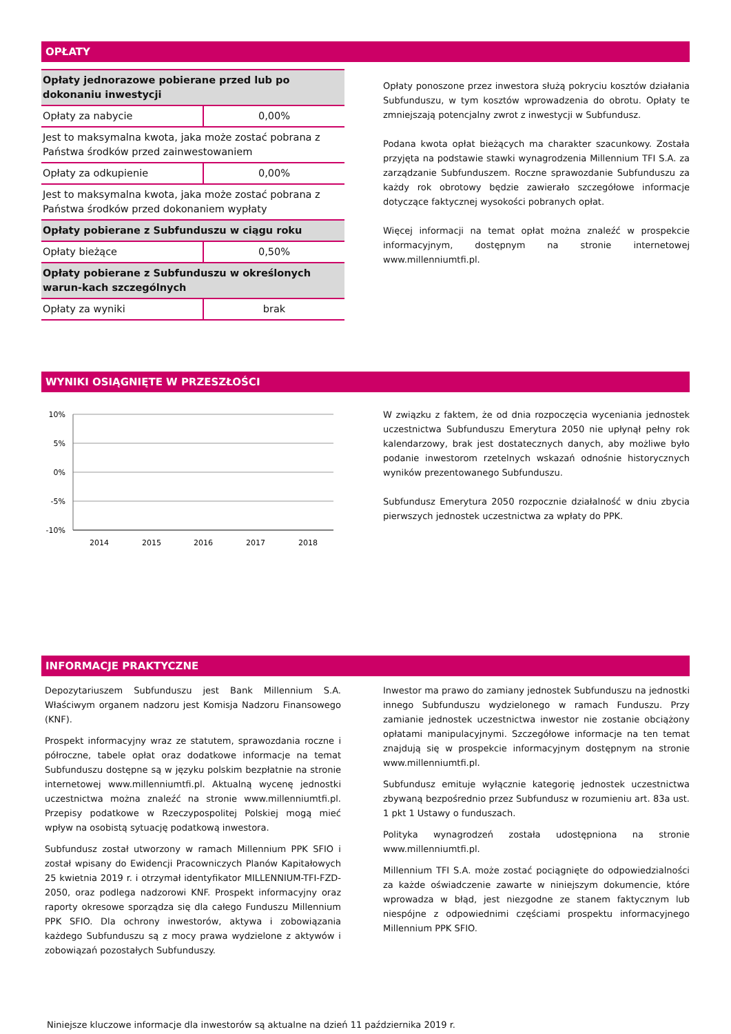OPŁATY
| Opłaty jednorazowe pobierane przed lub po dokonaniu inwestycji | |
| Opłaty za nabycie | 0,00% |
| Jest to maksymalna kwota, jaka może zostać pobrana z Państwa środków przed zainwestowaniem | |
| Opłaty za odkupienie | 0,00% |
| Jest to maksymalna kwota, jaka może zostać pobrana z Państwa środków przed dokonaniem wypłaty | |
| Opłaty pobierane z Subfunduszu w ciągu roku | |
| Opłaty bieżące | 0,50% |
| Opłaty pobierane z Subfunduszu w określonych warun-kach szczególnych | |
| Opłaty za wyniki | brak |
Opłaty ponoszone przez inwestora służą pokryciu kosztów działania Subfunduszu, w tym kosztów wprowadzenia do obrotu. Opłaty te zmniejszają potencjalny zwrot z inwestycji w Subfundusz.
Podana kwota opłat bieżących ma charakter szacunkowy. Została przyjęta na podstawie stawki wynagrodzenia Millennium TFI S.A. za zarządzanie Subfunduszem. Roczne sprawozdanie Subfunduszu za każdy rok obrotowy będzie zawierało szczegółowe informacje dotyczące faktycznej wysokości pobranych opłat.
Więcej informacji na temat opłat można znaleźć w prospekcie informacyjnym, dostępnym na stronie internetowej www.millenniumtfi.pl.
WYNIKI OSIĄGNIĘTE W PRZESZŁOŚCI
10%
5%
0%
-5%
-10%
2014
2015
2016
2017
2018
W związku z faktem, że od dnia rozpoczęcia wyceniania jednostek uczestnictwa Subfunduszu Emerytura 2050 nie upłynął pełny rok kalendarzowy, brak jest dostatecznych danych, aby możliwe było podanie inwestorom rzetelnych wskazań odnośnie historycznych wyników prezentowanego Subfunduszu.
Subfundusz Emerytura 2050 rozpocznie działalność w dniu zbycia pierwszych jednostek uczestnictwa za wpłaty do PPK.
INFORMACJE PRAKTYCZNE
Depozytariuszem Subfunduszu jest Bank Millennium S.A. Właściwym organem nadzoru jest Komisja Nadzoru Finansowego (KNF).
Prospekt informacyjny wraz ze statutem, sprawozdania roczne i półroczne, tabele opłat oraz dodatkowe informacje na temat Subfunduszu dostępne są w języku polskim bezpłatnie na stronie internetowej www.millenniumtfi.pl. Aktualną wycenę jednostki uczestnictwa można znaleźć na stronie www.millenniumtfi.pl. Przepisy podatkowe w Rzeczypospolitej Polskiej mogą mieć wpływ na osobistą sytuację podatkową inwestora.
Subfundusz został utworzony w ramach Millennium PPK SFIO i został wpisany do Ewidencji Pracowniczych Planów Kapitałowych 25 kwietnia 2019 r. i otrzymał identyfikator MILLENNIUM-TFI-FZD-2050, oraz podlega nadzorowi KNF. Prospekt informacyjny oraz raporty okresowe sporządza się dla całego Funduszu Millennium PPK SFIO. Dla ochrony inwestorów, aktywa i zobowiązania każdego Subfunduszu są z mocy prawa wydzielone z aktywów i zobowiązań pozostałych Subfunduszy.
Inwestor ma prawo do zamiany jednostek Subfunduszu na jednostki innego Subfunduszu wydzielonego w ramach Funduszu. Przy zamianie jednostek uczestnictwa inwestor nie zostanie obciążony opłatami manipulacyjnymi. Szczegółowe informacje na ten temat znajdują się w prospekcie informacyjnym dostępnym na stronie www.millenniumtfi.pl.
Subfundusz emituje wyłącznie kategorię jednostek uczestnictwa zbywaną bezpośrednio przez Subfundusz w rozumieniu art. 83a ust. 1 pkt 1 Ustawy o funduszach.
Polityka wynagrodzeń została udostępniona na stronie www.millenniumtfi.pl.
Millennium TFI S.A. może zostać pociągnięte do odpowiedzialności za każde oświadczenie zawarte w niniejszym dokumencie, które wprowadza w błąd, jest niezgodne ze stanem faktycznym lub niespójne z odpowiednimi częściami prospektu informacyjnego Millennium PPK SFIO.
Niniejsze kluczowe informacje dla inwestorów są aktualne na dzień 11 października 2019 r.